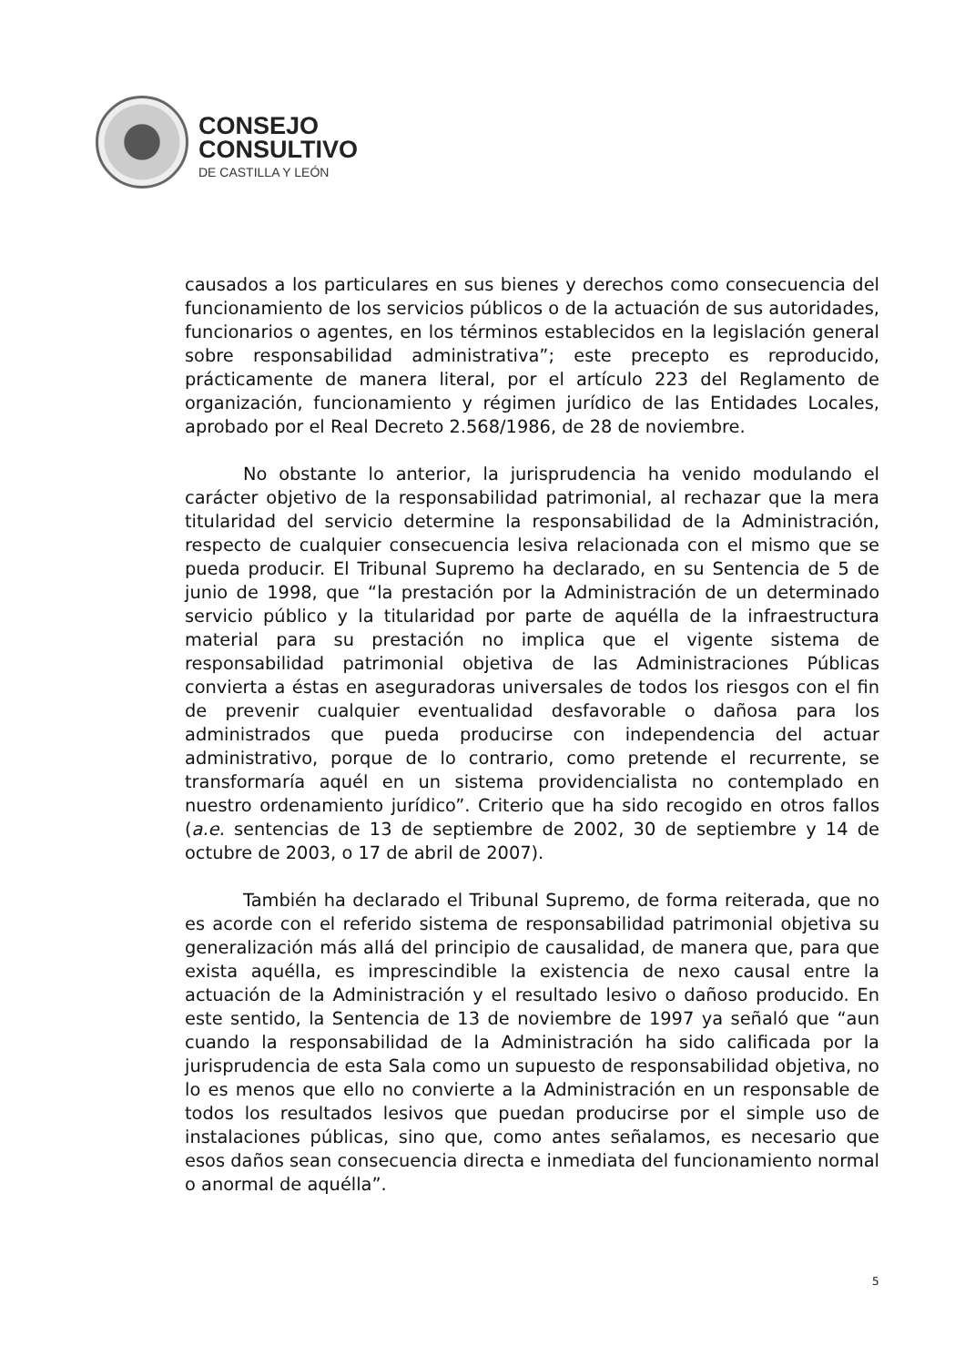CONSEJO
CONSULTIVO
DE CASTILLA Y LEÓN
causados a los particulares en sus bienes y derechos como consecuencia del funcionamiento de los servicios públicos o de la actuación de sus autoridades, funcionarios o agentes, en los términos establecidos en la legislación general sobre responsabilidad administrativa”; este precepto es reproducido, prácticamente de manera literal, por el artículo 223 del Reglamento de organización, funcionamiento y régimen jurídico de las Entidades Locales, aprobado por el Real Decreto 2.568/1986, de 28 de noviembre.
No obstante lo anterior, la jurisprudencia ha venido modulando el carácter objetivo de la responsabilidad patrimonial, al rechazar que la mera titularidad del servicio determine la responsabilidad de la Administración, respecto de cualquier consecuencia lesiva relacionada con el mismo que se pueda producir. El Tribunal Supremo ha declarado, en su Sentencia de 5 de junio de 1998, que “la prestación por la Administración de un determinado servicio público y la titularidad por parte de aquélla de la infraestructura material para su prestación no implica que el vigente sistema de responsabilidad patrimonial objetiva de las Administraciones Públicas convierta a éstas en aseguradoras universales de todos los riesgos con el fin de prevenir cualquier eventualidad desfavorable o dañosa para los administrados que pueda producirse con independencia del actuar administrativo, porque de lo contrario, como pretende el recurrente, se transformaría aquél en un sistema providencialista no contemplado en nuestro ordenamiento jurídico”. Criterio que ha sido recogido en otros fallos (a.e. sentencias de 13 de septiembre de 2002, 30 de septiembre y 14 de octubre de 2003, o 17 de abril de 2007).
También ha declarado el Tribunal Supremo, de forma reiterada, que no es acorde con el referido sistema de responsabilidad patrimonial objetiva su generalización más allá del principio de causalidad, de manera que, para que exista aquélla, es imprescindible la existencia de nexo causal entre la actuación de la Administración y el resultado lesivo o dañoso producido. En este sentido, la Sentencia de 13 de noviembre de 1997 ya señaló que “aun cuando la responsabilidad de la Administración ha sido calificada por la jurisprudencia de esta Sala como un supuesto de responsabilidad objetiva, no lo es menos que ello no convierte a la Administración en un responsable de todos los resultados lesivos que puedan producirse por el simple uso de instalaciones públicas, sino que, como antes señalamos, es necesario que esos daños sean consecuencia directa e inmediata del funcionamiento normal o anormal de aquélla”.
5